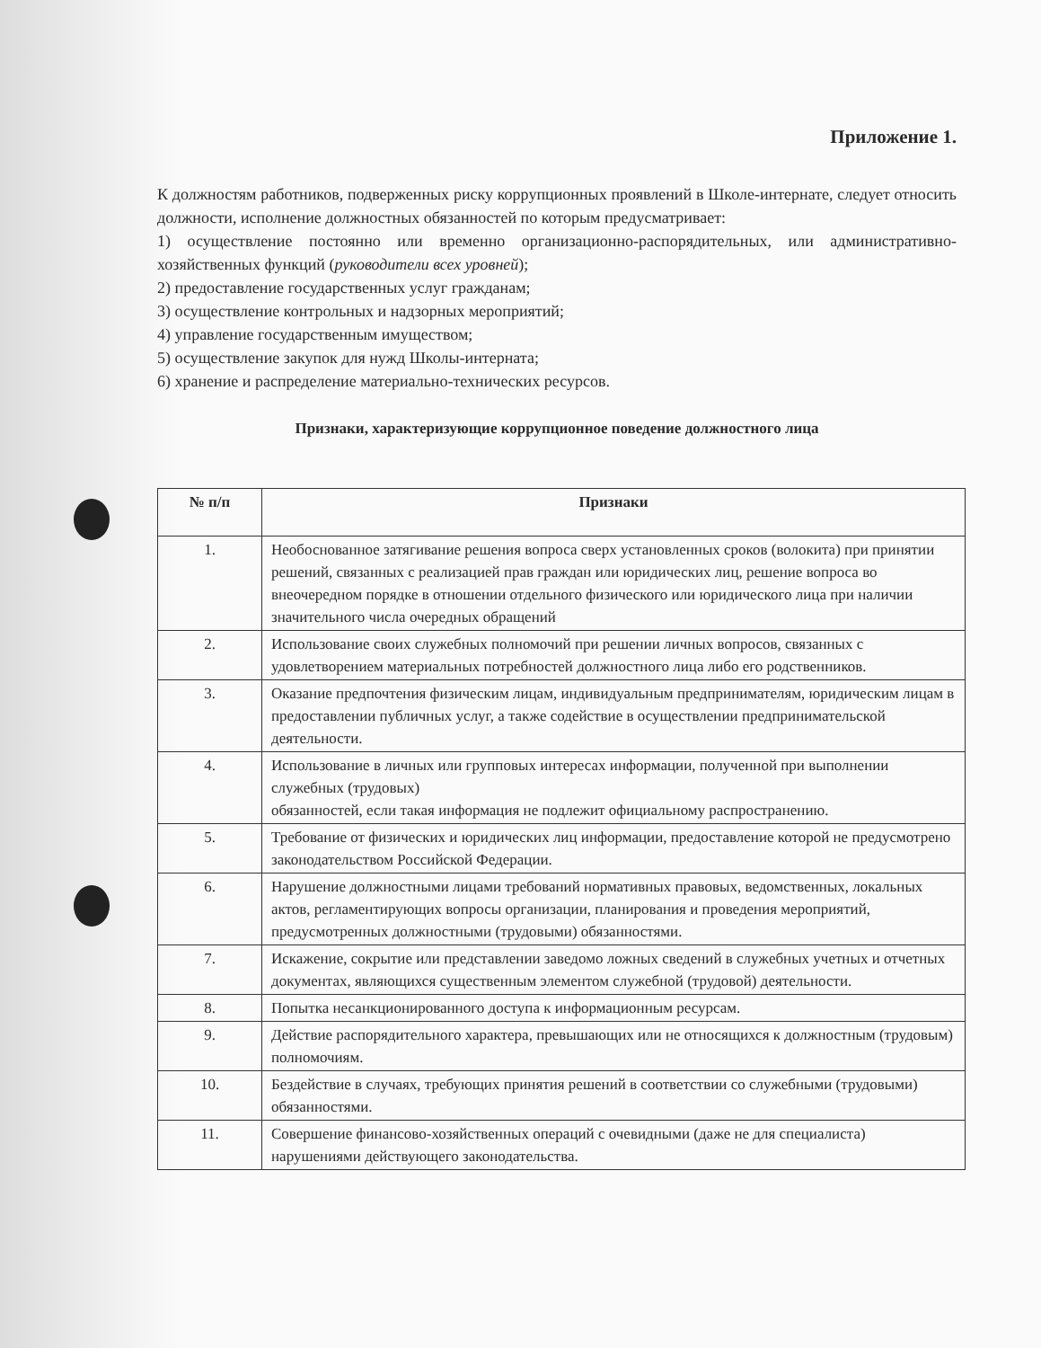Приложение 1.
К должностям работников, подверженных риску коррупционных проявлений в Школе-интернате, следует относить должности, исполнение должностных обязанностей по которым предусматривает:
1) осуществление постоянно или временно организационно-распорядительных, или административно-хозяйственных функций (руководители всех уровней);
2) предоставление государственных услуг гражданам;
3) осуществление контрольных и надзорных мероприятий;
4) управление государственным имуществом;
5) осуществление закупок для нужд Школы-интерната;
6) хранение и распределение материально-технических ресурсов.
Признаки, характеризующие коррупционное поведение должностного лица
| № п/п | Признаки |
| --- | --- |
| 1. | Необоснованное затягивание решения вопроса сверх установленных сроков (волокита) при принятии решений, связанных с реализацией прав граждан или юридических лиц, решение вопроса во внеочередном порядке в отношении отдельного физического или юридического лица при наличии значительного числа очередных обращений |
| 2. | Использование своих служебных полномочий при решении личных вопросов, связанных с удовлетворением материальных потребностей должностного лица либо его родственников. |
| 3. | Оказание предпочтения физическим лицам, индивидуальным предпринимателям, юридическим лицам в предоставлении публичных услуг, а также содействие в осуществлении предпринимательской деятельности. |
| 4. | Использование в личных или групповых интересах информации, полученной при выполнении служебных (трудовых) обязанностей, если такая информация не подлежит официальному распространению. |
| 5. | Требование от физических и юридических лиц информации, предоставление которой не предусмотрено законодательством Российской Федерации. |
| 6. | Нарушение должностными лицами требований нормативных правовых, ведомственных, локальных актов, регламентирующих вопросы организации, планирования и проведения мероприятий, предусмотренных должностными (трудовыми) обязанностями. |
| 7. | Искажение, сокрытие или представлении заведомо ложных сведений в служебных учетных и отчетных документах, являющихся существенным элементом служебной (трудовой) деятельности. |
| 8. | Попытка несанкционированного доступа к информационным ресурсам. |
| 9. | Действие распорядительного характера, превышающих или не относящихся к должностным (трудовым) полномочиям. |
| 10. | Бездействие в случаях, требующих принятия решений в соответствии со служебными (трудовыми) обязанностями. |
| 11. | Совершение финансово-хозяйственных операций с очевидными (даже не для специалиста) нарушениями действующего законодательства. |